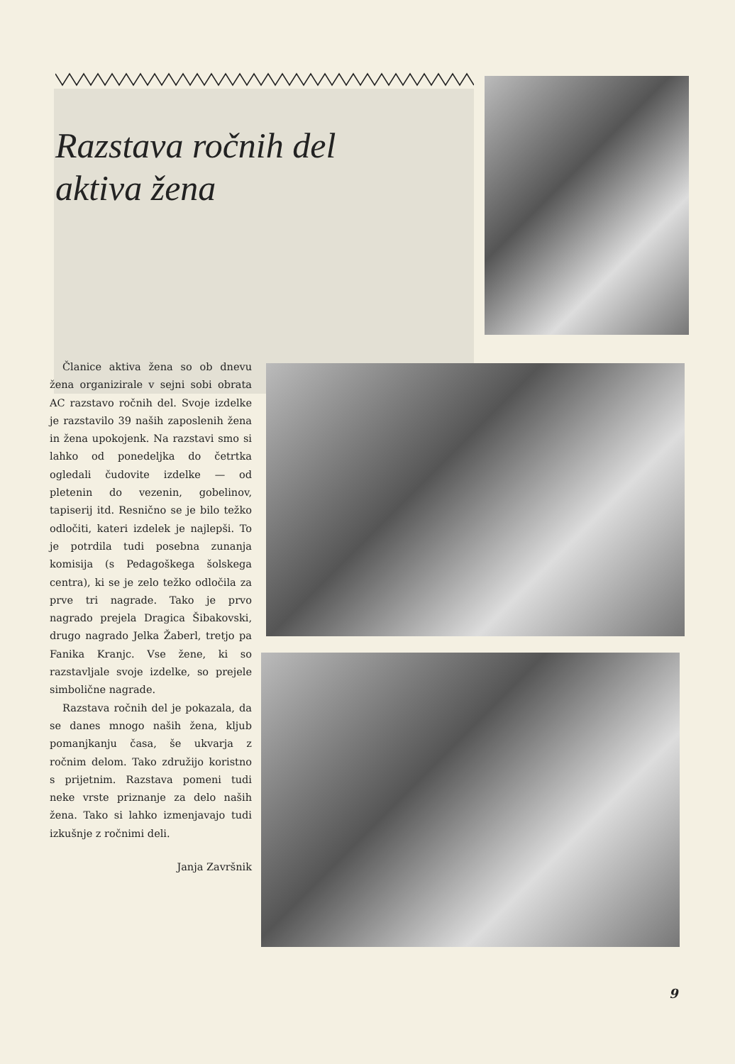Razstava ročnih del
aktiva žena
Članice aktiva žena so ob dnevu žena organizirale v sejni sobi obrata AC razstavo ročnih del. Svoje izdelke je razstavilo 39 naših zaposlenih žena in žena upokojenk. Na razstavi smo si lahko od ponedeljka do četrtka ogledali čudovite izdelke — od pletenin do vezenin, gobelinov, tapiserij itd. Resnično se je bilo težko odločiti, kateri izdelek je najlepši. To je potrdila tudi posebna zunanja komisija (s Pedagoškega šolskega centra), ki se je zelo težko odločila za prve tri nagrade. Tako je prvo nagrado prejela Dragica Šibakovski, drugo nagrado Jelka Žaberl, tretjo pa Fanika Kranjc. Vse žene, ki so razstavljale svoje izdelke, so prejele simbolične nagrade.
Razstava ročnih del je pokazala, da se danes mnogo naših žena, kljub pomanjkanju časa, še ukvarja z ročnim delom. Tako združijo koristno s prijetnim. Razstava pomeni tudi neke vrste priznanje za delo naših žena. Tako si lahko izmenjavajo tudi izkušnje z ročnimi deli.
Janja Završnik
9